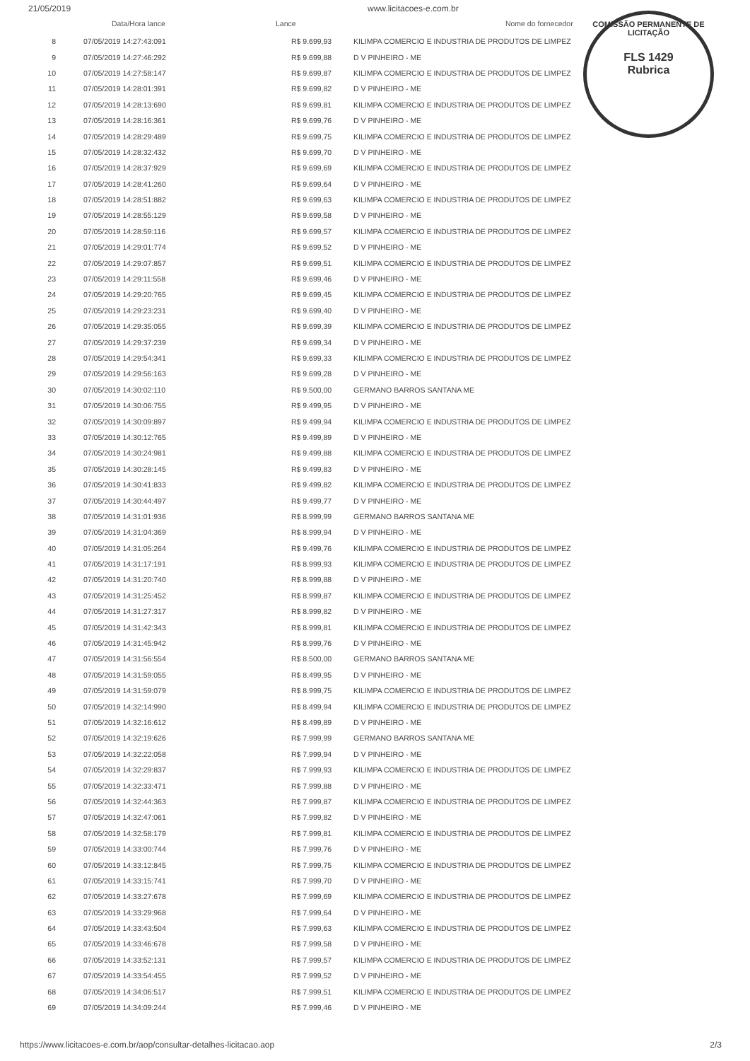21/05/2019 www.licitacoes-e.com.br
COMISSÃO PERMANENTE DE LICITAÇÃO
FLS 1429
Rubrica
| | Data/Hora lance | Lance | Nome do fornecedor |
| --- | --- | --- | --- |
| 8 | 07/05/2019 14:27:43:091 | R$ 9.699,93 | KILIMPA COMERCIO E INDUSTRIA DE PRODUTOS DE LIMPEZ |
| 9 | 07/05/2019 14:27:46:292 | R$ 9.699,88 | D V PINHEIRO - ME |
| 10 | 07/05/2019 14:27:58:147 | R$ 9.699,87 | KILIMPA COMERCIO E INDUSTRIA DE PRODUTOS DE LIMPEZ |
| 11 | 07/05/2019 14:28:01:391 | R$ 9.699,82 | D V PINHEIRO - ME |
| 12 | 07/05/2019 14:28:13:690 | R$ 9.699,81 | KILIMPA COMERCIO E INDUSTRIA DE PRODUTOS DE LIMPEZ |
| 13 | 07/05/2019 14:28:16:361 | R$ 9.699,76 | D V PINHEIRO - ME |
| 14 | 07/05/2019 14:28:29:489 | R$ 9.699,75 | KILIMPA COMERCIO E INDUSTRIA DE PRODUTOS DE LIMPEZ |
| 15 | 07/05/2019 14:28:32:432 | R$ 9.699,70 | D V PINHEIRO - ME |
| 16 | 07/05/2019 14:28:37:929 | R$ 9.699,69 | KILIMPA COMERCIO E INDUSTRIA DE PRODUTOS DE LIMPEZ |
| 17 | 07/05/2019 14:28:41:260 | R$ 9.699,64 | D V PINHEIRO - ME |
| 18 | 07/05/2019 14:28:51:882 | R$ 9.699,63 | KILIMPA COMERCIO E INDUSTRIA DE PRODUTOS DE LIMPEZ |
| 19 | 07/05/2019 14:28:55:129 | R$ 9.699,58 | D V PINHEIRO - ME |
| 20 | 07/05/2019 14:28:59:116 | R$ 9.699,57 | KILIMPA COMERCIO E INDUSTRIA DE PRODUTOS DE LIMPEZ |
| 21 | 07/05/2019 14:29:01:774 | R$ 9.699,52 | D V PINHEIRO - ME |
| 22 | 07/05/2019 14:29:07:857 | R$ 9.699,51 | KILIMPA COMERCIO E INDUSTRIA DE PRODUTOS DE LIMPEZ |
| 23 | 07/05/2019 14:29:11:558 | R$ 9.699,46 | D V PINHEIRO - ME |
| 24 | 07/05/2019 14:29:20:765 | R$ 9.699,45 | KILIMPA COMERCIO E INDUSTRIA DE PRODUTOS DE LIMPEZ |
| 25 | 07/05/2019 14:29:23:231 | R$ 9.699,40 | D V PINHEIRO - ME |
| 26 | 07/05/2019 14:29:35:055 | R$ 9.699,39 | KILIMPA COMERCIO E INDUSTRIA DE PRODUTOS DE LIMPEZ |
| 27 | 07/05/2019 14:29:37:239 | R$ 9.699,34 | D V PINHEIRO - ME |
| 28 | 07/05/2019 14:29:54:341 | R$ 9.699,33 | KILIMPA COMERCIO E INDUSTRIA DE PRODUTOS DE LIMPEZ |
| 29 | 07/05/2019 14:29:56:163 | R$ 9.699,28 | D V PINHEIRO - ME |
| 30 | 07/05/2019 14:30:02:110 | R$ 9.500,00 | GERMANO BARROS SANTANA ME |
| 31 | 07/05/2019 14:30:06:755 | R$ 9.499,95 | D V PINHEIRO - ME |
| 32 | 07/05/2019 14:30:09:897 | R$ 9.499,94 | KILIMPA COMERCIO E INDUSTRIA DE PRODUTOS DE LIMPEZ |
| 33 | 07/05/2019 14:30:12:765 | R$ 9.499,89 | D V PINHEIRO - ME |
| 34 | 07/05/2019 14:30:24:981 | R$ 9.499,88 | KILIMPA COMERCIO E INDUSTRIA DE PRODUTOS DE LIMPEZ |
| 35 | 07/05/2019 14:30:28:145 | R$ 9.499,83 | D V PINHEIRO - ME |
| 36 | 07/05/2019 14:30:41:833 | R$ 9.499,82 | KILIMPA COMERCIO E INDUSTRIA DE PRODUTOS DE LIMPEZ |
| 37 | 07/05/2019 14:30:44:497 | R$ 9.499,77 | D V PINHEIRO - ME |
| 38 | 07/05/2019 14:31:01:936 | R$ 8.999,99 | GERMANO BARROS SANTANA ME |
| 39 | 07/05/2019 14:31:04:369 | R$ 8.999,94 | D V PINHEIRO - ME |
| 40 | 07/05/2019 14:31:05:264 | R$ 9.499,76 | KILIMPA COMERCIO E INDUSTRIA DE PRODUTOS DE LIMPEZ |
| 41 | 07/05/2019 14:31:17:191 | R$ 8.999,93 | KILIMPA COMERCIO E INDUSTRIA DE PRODUTOS DE LIMPEZ |
| 42 | 07/05/2019 14:31:20:740 | R$ 8.999,88 | D V PINHEIRO - ME |
| 43 | 07/05/2019 14:31:25:452 | R$ 8.999,87 | KILIMPA COMERCIO E INDUSTRIA DE PRODUTOS DE LIMPEZ |
| 44 | 07/05/2019 14:31:27:317 | R$ 8.999,82 | D V PINHEIRO - ME |
| 45 | 07/05/2019 14:31:42:343 | R$ 8.999,81 | KILIMPA COMERCIO E INDUSTRIA DE PRODUTOS DE LIMPEZ |
| 46 | 07/05/2019 14:31:45:942 | R$ 8.999,76 | D V PINHEIRO - ME |
| 47 | 07/05/2019 14:31:56:554 | R$ 8.500,00 | GERMANO BARROS SANTANA ME |
| 48 | 07/05/2019 14:31:59:055 | R$ 8.499,95 | D V PINHEIRO - ME |
| 49 | 07/05/2019 14:31:59:079 | R$ 8.999,75 | KILIMPA COMERCIO E INDUSTRIA DE PRODUTOS DE LIMPEZ |
| 50 | 07/05/2019 14:32:14:990 | R$ 8.499,94 | KILIMPA COMERCIO E INDUSTRIA DE PRODUTOS DE LIMPEZ |
| 51 | 07/05/2019 14:32:16:612 | R$ 8.499,89 | D V PINHEIRO - ME |
| 52 | 07/05/2019 14:32:19:626 | R$ 7.999,99 | GERMANO BARROS SANTANA ME |
| 53 | 07/05/2019 14:32:22:058 | R$ 7.999,94 | D V PINHEIRO - ME |
| 54 | 07/05/2019 14:32:29:837 | R$ 7.999,93 | KILIMPA COMERCIO E INDUSTRIA DE PRODUTOS DE LIMPEZ |
| 55 | 07/05/2019 14:32:33:471 | R$ 7.999,88 | D V PINHEIRO - ME |
| 56 | 07/05/2019 14:32:44:363 | R$ 7.999,87 | KILIMPA COMERCIO E INDUSTRIA DE PRODUTOS DE LIMPEZ |
| 57 | 07/05/2019 14:32:47:061 | R$ 7.999,82 | D V PINHEIRO - ME |
| 58 | 07/05/2019 14:32:58:179 | R$ 7.999,81 | KILIMPA COMERCIO E INDUSTRIA DE PRODUTOS DE LIMPEZ |
| 59 | 07/05/2019 14:33:00:744 | R$ 7.999,76 | D V PINHEIRO - ME |
| 60 | 07/05/2019 14:33:12:845 | R$ 7.999,75 | KILIMPA COMERCIO E INDUSTRIA DE PRODUTOS DE LIMPEZ |
| 61 | 07/05/2019 14:33:15:741 | R$ 7.999,70 | D V PINHEIRO - ME |
| 62 | 07/05/2019 14:33:27:678 | R$ 7.999,69 | KILIMPA COMERCIO E INDUSTRIA DE PRODUTOS DE LIMPEZ |
| 63 | 07/05/2019 14:33:29:968 | R$ 7.999,64 | D V PINHEIRO - ME |
| 64 | 07/05/2019 14:33:43:504 | R$ 7.999,63 | KILIMPA COMERCIO E INDUSTRIA DE PRODUTOS DE LIMPEZ |
| 65 | 07/05/2019 14:33:46:678 | R$ 7.999,58 | D V PINHEIRO - ME |
| 66 | 07/05/2019 14:33:52:131 | R$ 7.999,57 | KILIMPA COMERCIO E INDUSTRIA DE PRODUTOS DE LIMPEZ |
| 67 | 07/05/2019 14:33:54:455 | R$ 7.999,52 | D V PINHEIRO - ME |
| 68 | 07/05/2019 14:34:06:517 | R$ 7.999,51 | KILIMPA COMERCIO E INDUSTRIA DE PRODUTOS DE LIMPEZ |
| 69 | 07/05/2019 14:34:09:244 | R$ 7.999,46 | D V PINHEIRO - ME |
https://www.licitacoes-e.com.br/aop/consultar-detalhes-licitacao.aop 2/3